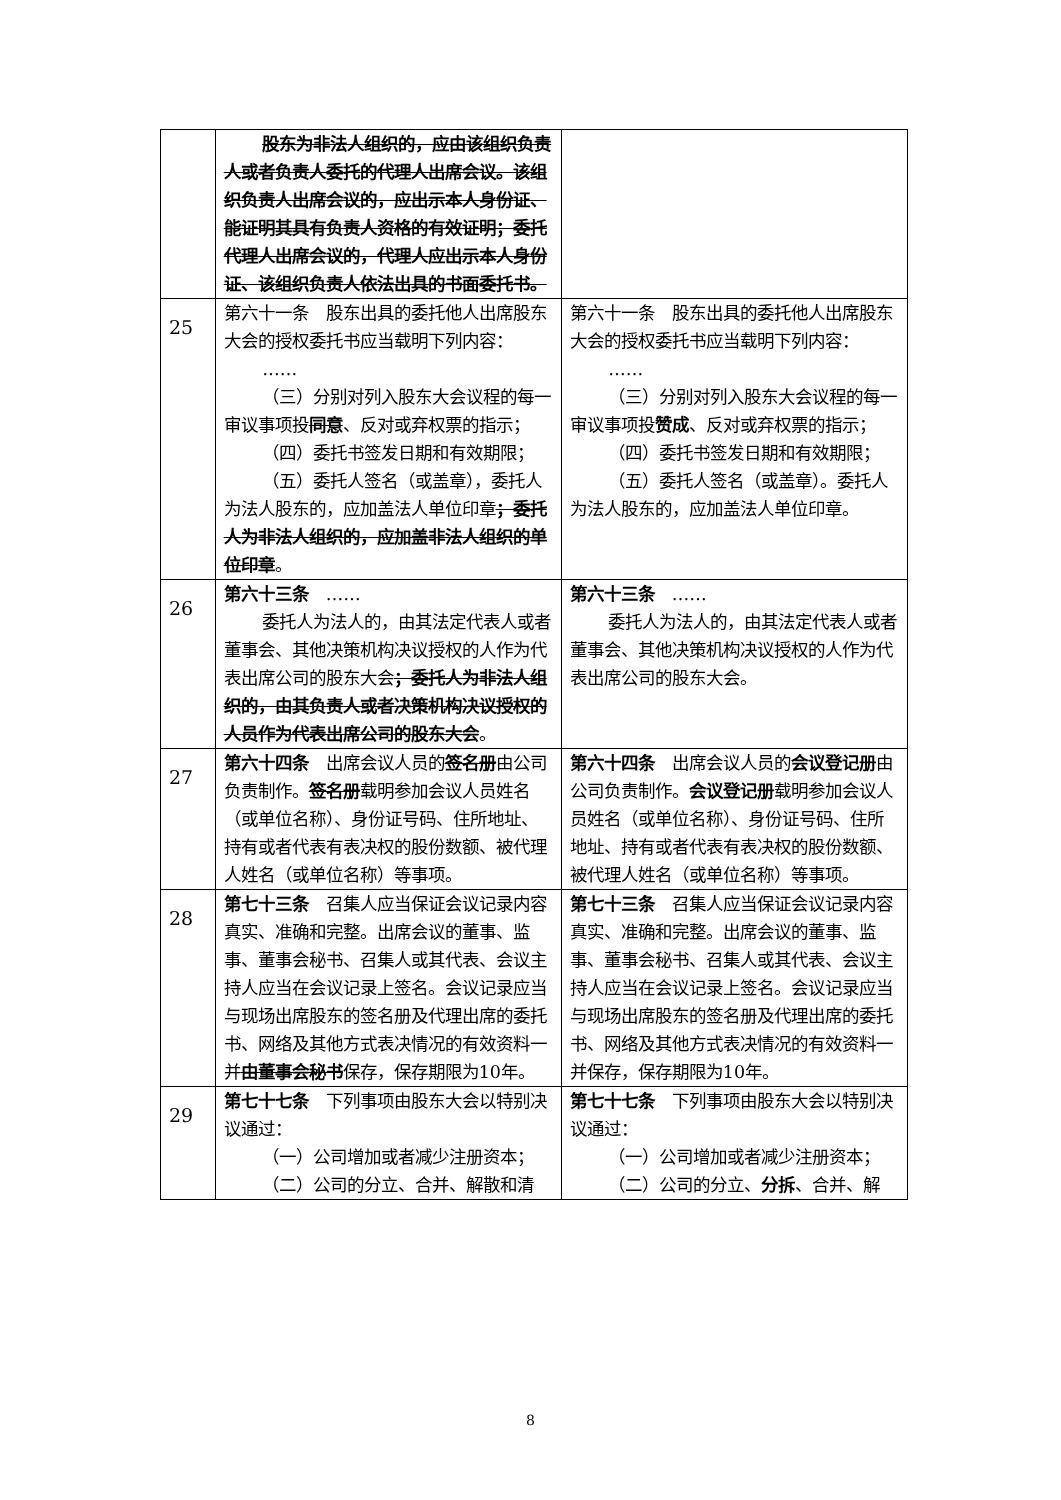| | 股东为非法人组织的，应由该组织负责人或者负责人委托的代理人出席会议。该组织负责人出席会议的，应出示本人身份证、能证明其具有负责人资格的有效证明；委托代理人出席会议的，代理人应出示本人身份证、该组织负责人依法出具的书面委托书。 | |
| 25 | 第六十一条 股东出具的委托他人出席股东大会的授权委托书应当载明下列内容： …… （三）分别对列入股东大会议程的每一审议事项投 同意 、反对或弃权票的指示； （四）委托书签发日期和有效期限； （五）委托人签名（或盖章），委托人为法人股东的，应加盖法人单位印章 ；委托人为非法人组织的，应加盖非法人组织的单位印章 。 | 第六十一条 股东出具的委托他人出席股东大会的授权委托书应当载明下列内容： …… （三）分别对列入股东大会议程的每一审议事项投 赞成 、反对或弃权票的指示； （四）委托书签发日期和有效期限； （五）委托人签名（或盖章）。委托人为法人股东的，应加盖法人单位印章。 |
| 26 | 第六十三条 …… 委托人为法人的，由其法定代表人或者董事会、其他决策机构决议授权的人作为代表出席公司的股东大会 ；委托人为非法人组织的，由其负责人或者决策机构决议授权的人员作为代表出席公司的股东大会 。 | 第六十三条 …… 委托人为法人的，由其法定代表人或者董事会、其他决策机构决议授权的人作为代表出席公司的股东大会。 |
| 27 | 第六十四条 出席会议人员的 签名册 由公司负责制作。 签名册 载明参加会议人员姓名（或单位名称）、身份证号码、住所地址、持有或者代表有表决权的股份数额、被代理人姓名（或单位名称）等事项。 | 第六十四条 出席会议人员的 会议登记册 由公司负责制作。 会议登记册 载明参加会议人员姓名（或单位名称）、身份证号码、住所地址、持有或者代表有表决权的股份数额、被代理人姓名（或单位名称）等事项。 |
| 28 | 第七十三条 召集人应当保证会议记录内容真实、准确和完整。出席会议的董事、监事、董事会秘书、召集人或其代表、会议主持人应当在会议记录上签名。会议记录应当与现场出席股东的签名册及代理出席的委托书、网络及其他方式表决情况的有效资料一并 由董事会秘书 保存，保存期限为10年。 | 第七十三条 召集人应当保证会议记录内容真实、准确和完整。出席会议的董事、监事、董事会秘书、召集人或其代表、会议主持人应当在会议记录上签名。会议记录应当与现场出席股东的签名册及代理出席的委托书、网络及其他方式表决情况的有效资料一并保存，保存期限为10年。 |
| 29 | 第七十七条 下列事项由股东大会以特别决议通过： （一）公司增加或者减少注册资本； （二）公司的分立、合并、解散和清 | 第七十七条 下列事项由股东大会以特别决议通过： （一）公司增加或者减少注册资本； （二）公司的分立、 分拆 、合并、解 |
8